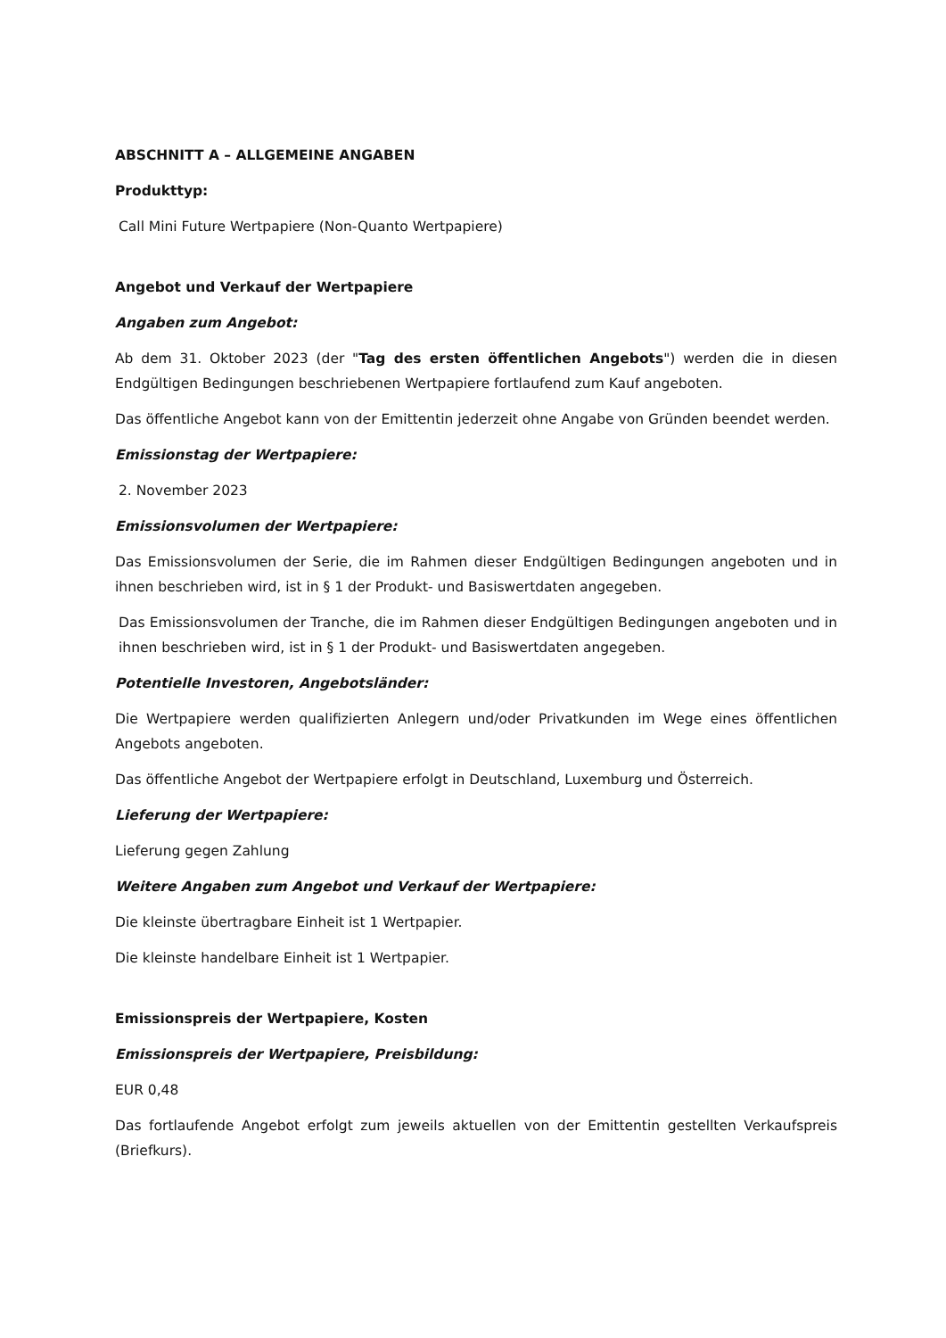ABSCHNITT A – ALLGEMEINE ANGABEN
Produkttyp:
Call Mini Future Wertpapiere (Non-Quanto Wertpapiere)
Angebot und Verkauf der Wertpapiere
Angaben zum Angebot:
Ab dem 31. Oktober 2023 (der "Tag des ersten öffentlichen Angebots") werden die in diesen Endgültigen Bedingungen beschriebenen Wertpapiere fortlaufend zum Kauf angeboten.
Das öffentliche Angebot kann von der Emittentin jederzeit ohne Angabe von Gründen beendet werden.
Emissionstag der Wertpapiere:
2. November 2023
Emissionsvolumen der Wertpapiere:
Das Emissionsvolumen der Serie, die im Rahmen dieser Endgültigen Bedingungen angeboten und in ihnen beschrieben wird, ist in § 1 der Produkt- und Basiswertdaten angegeben.
Das Emissionsvolumen der Tranche, die im Rahmen dieser Endgültigen Bedingungen angeboten und in ihnen beschrieben wird, ist in § 1 der Produkt- und Basiswertdaten angegeben.
Potentielle Investoren, Angebotsländer:
Die Wertpapiere werden qualifizierten Anlegern und/oder Privatkunden im Wege eines öffentlichen Angebots angeboten.
Das öffentliche Angebot der Wertpapiere erfolgt in Deutschland, Luxemburg und Österreich.
Lieferung der Wertpapiere:
Lieferung gegen Zahlung
Weitere Angaben zum Angebot und Verkauf der Wertpapiere:
Die kleinste übertragbare Einheit ist 1 Wertpapier.
Die kleinste handelbare Einheit ist 1 Wertpapier.
Emissionspreis der Wertpapiere, Kosten
Emissionspreis der Wertpapiere, Preisbildung:
EUR 0,48
Das fortlaufende Angebot erfolgt zum jeweils aktuellen von der Emittentin gestellten Verkaufspreis (Briefkurs).